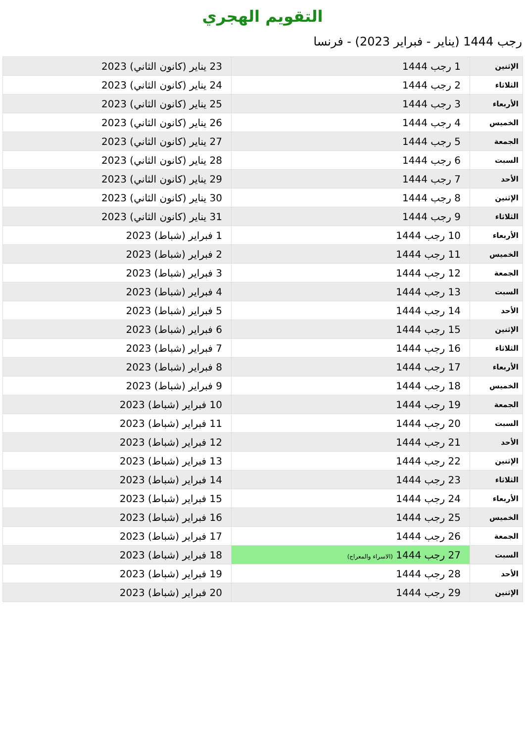التقويم الهجري
رجب 1444 (يناير - فبراير 2023) - فرنسا
| الإثنين | 1 رجب 1444 | 23 يناير (كانون الثاني) 2023 |
| الثلاثاء | 2 رجب 1444 | 24 يناير (كانون الثاني) 2023 |
| الأربعاء | 3 رجب 1444 | 25 يناير (كانون الثاني) 2023 |
| الخميس | 4 رجب 1444 | 26 يناير (كانون الثاني) 2023 |
| الجمعة | 5 رجب 1444 | 27 يناير (كانون الثاني) 2023 |
| السبت | 6 رجب 1444 | 28 يناير (كانون الثاني) 2023 |
| الأحد | 7 رجب 1444 | 29 يناير (كانون الثاني) 2023 |
| الإثنين | 8 رجب 1444 | 30 يناير (كانون الثاني) 2023 |
| الثلاثاء | 9 رجب 1444 | 31 يناير (كانون الثاني) 2023 |
| الأربعاء | 10 رجب 1444 | 1 فبراير (شباط) 2023 |
| الخميس | 11 رجب 1444 | 2 فبراير (شباط) 2023 |
| الجمعة | 12 رجب 1444 | 3 فبراير (شباط) 2023 |
| السبت | 13 رجب 1444 | 4 فبراير (شباط) 2023 |
| الأحد | 14 رجب 1444 | 5 فبراير (شباط) 2023 |
| الإثنين | 15 رجب 1444 | 6 فبراير (شباط) 2023 |
| الثلاثاء | 16 رجب 1444 | 7 فبراير (شباط) 2023 |
| الأربعاء | 17 رجب 1444 | 8 فبراير (شباط) 2023 |
| الخميس | 18 رجب 1444 | 9 فبراير (شباط) 2023 |
| الجمعة | 19 رجب 1444 | 10 فبراير (شباط) 2023 |
| السبت | 20 رجب 1444 | 11 فبراير (شباط) 2023 |
| الأحد | 21 رجب 1444 | 12 فبراير (شباط) 2023 |
| الإثنين | 22 رجب 1444 | 13 فبراير (شباط) 2023 |
| الثلاثاء | 23 رجب 1444 | 14 فبراير (شباط) 2023 |
| الأربعاء | 24 رجب 1444 | 15 فبراير (شباط) 2023 |
| الخميس | 25 رجب 1444 | 16 فبراير (شباط) 2023 |
| الجمعة | 26 رجب 1444 | 17 فبراير (شباط) 2023 |
| السبت | 27 رجب 1444 (الاسراء والمعراج) | 18 فبراير (شباط) 2023 |
| الأحد | 28 رجب 1444 | 19 فبراير (شباط) 2023 |
| الإثنين | 29 رجب 1444 | 20 فبراير (شباط) 2023 |